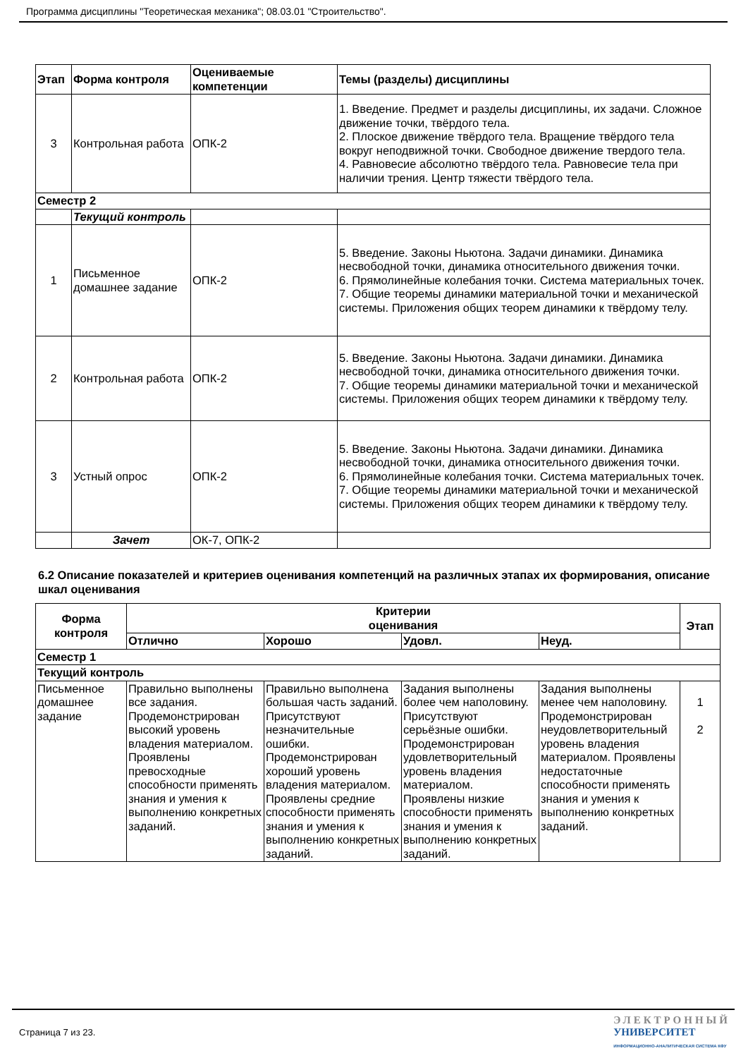Программа дисциплины "Теоретическая механика"; 08.03.01 "Строительство".
| Этап | Форма контроля | Оцениваемые компетенции | Темы (разделы) дисциплины |
| --- | --- | --- | --- |
| 3 | Контрольная работа | ОПК-2 | 1. Введение. Предмет и разделы дисциплины, их задачи. Сложное движение точки, твёрдого тела. 2. Плоское движение твёрдого тела. Вращение твёрдого тела вокруг неподвижной точки. Свободное движение твердого тела. 4. Равновесие абсолютно твёрдого тела. Равновесие тела при наличии трения. Центр тяжести твёрдого тела. |
| Семестр 2 | | | |
| | Текущий контроль | | |
| 1 | Письменное домашнее задание | ОПК-2 | 5. Введение. Законы Ньютона. Задачи динамики. Динамика несвободной точки, динамика относительного движения точки. 6. Прямолинейные колебания точки. Система материальных точек. 7. Общие теоремы динамики материальной точки и механической системы. Приложения общих теорем динамики к твёрдому телу. |
| 2 | Контрольная работа | ОПК-2 | 5. Введение. Законы Ньютона. Задачи динамики. Динамика несвободной точки, динамика относительного движения точки. 7. Общие теоремы динамики материальной точки и механической системы. Приложения общих теорем динамики к твёрдому телу. |
| 3 | Устный опрос | ОПК-2 | 5. Введение. Законы Ньютона. Задачи динамики. Динамика несвободной точки, динамика относительного движения точки. 6. Прямолинейные колебания точки. Система материальных точек. 7. Общие теоремы динамики материальной точки и механической системы. Приложения общих теорем динамики к твёрдому телу. |
| | Зачет | ОК-7, ОПК-2 | |
6.2 Описание показателей и критериев оценивания компетенций на различных этапах их формирования, описание шкал оценивания
| Форма контроля | Критерии оценивания | | | | Этап |
| --- | --- | --- | --- | --- | --- |
| | Отлично | Хорошо | Удовл. | Неуд. | |
| Семестр 1 | | | | | |
| Текущий контроль | | | | | |
| Письменное домашнее задание | Правильно выполнены все задания. Продемонстрирован высокий уровень владения материалом. Проявлены превосходные способности применять знания и умения к выполнению конкретных заданий. | Правильно выполнена большая часть заданий. Присутствуют незначительные ошибки. Продемонстрирован хороший уровень владения материалом. Проявлены средние способности применять знания и умения к выполнению конкретных заданий. | Задания выполнены более чем наполовину. Присутствуют серьёзные ошибки. Продемонстрирован удовлетворительный уровень владения материалом. Проявлены низкие способности применять знания и умения к выполнению конкретных заданий. | Задания выполнены менее чем наполовину. Продемонстрирован неудовлетворительный уровень владения материалом. Проявлены недостаточные способности применять знания и умения к выполнению конкретных заданий. | 1 2 |
Страница 7 из 23.
ЭЛЕКТРОННЫЙ
УНИВЕРСИТЕТ
ИНФОРМАЦИОННО-АНАЛИТИЧЕСКАЯ СИСТЕМА КФУ